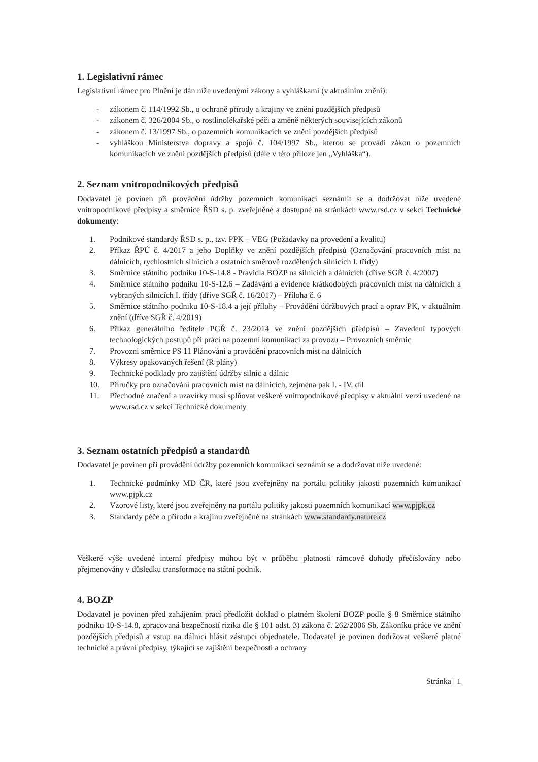1. Legislativní rámec
Legislativní rámec pro Plnění je dán níže uvedenými zákony a vyhláškami (v aktuálním znění):
- zákonem č. 114/1992 Sb., o ochraně přírody a krajiny ve znění pozdějších předpisů
- zákonem č. 326/2004 Sb., o rostlinolékařské péči a změně některých souvisejících zákonů
- zákonem č. 13/1997 Sb., o pozemních komunikacích ve znění pozdějších předpisů
- vyhláškou Ministerstva dopravy a spojů č. 104/1997 Sb., kterou se provádí zákon o pozemních komunikacích ve znění pozdějších předpisů (dále v této příloze jen „Vyhláška“).
2. Seznam vnitropodnikových předpisů
Dodavatel je povinen při provádění údržby pozemních komunikací seznámit se a dodržovat níže uvedené vnitropodnikové předpisy a směrnice ŘSD s. p. zveřejněné a dostupné na stránkách www.rsd.cz v sekci Technické dokumenty:
1. Podnikové standardy ŘSD s. p., tzv. PPK – VEG (Požadavky na provedení a kvalitu)
2. Příkaz ŘPÚ č. 4/2017 a jeho Doplňky ve znění pozdějších předpisů (Označování pracovních míst na dálnicích, rychlostních silnicích a ostatních směrově rozdělených silnicích I. třídy)
3. Směrnice státního podniku 10-S-14.8 - Pravidla BOZP na silnicích a dálnicích (dříve SGŘ č. 4/2007)
4. Směrnice státního podniku 10-S-12.6 – Zadávání a evidence krátkodobých pracovních míst na dálnicích a vybraných silnicích I. třídy (dříve SGŘ č. 16/2017) – Příloha č. 6
5. Směrnice státního podniku 10-S-18.4 a její přílohy – Provádění údržbových prací a oprav PK, v aktuálním znění (dříve SGŘ č. 4/2019)
6. Příkaz generálního ředitele PGŘ č. 23/2014 ve znění pozdějších předpisů – Zavedení typových technologických postupů při práci na pozemní komunikaci za provozu – Provozních směrnic
7. Provozní směrnice PS 11 Plánování a provádění pracovních míst na dálnicích
8. Výkresy opakovaných řešení (R plány)
9. Technické podklady pro zajištění údržby silnic a dálnic
10. Příručky pro označování pracovních míst na dálnicích, zejména pak I. - IV. díl
11. Přechodné značení a uzavírky musí splňovat veškeré vnitropodnikové předpisy v aktuální verzi uvedené na www.rsd.cz v sekci Technické dokumenty
3. Seznam ostatních předpisů a standardů
Dodavatel je povinen při provádění údržby pozemních komunikací seznámit se a dodržovat níže uvedené:
1. Technické podmínky MD ČR, které jsou zveřejněny na portálu politiky jakosti pozemních komunikací www.pjpk.cz
2. Vzorové listy, které jsou zveřejněny na portálu politiky jakosti pozemních komunikací www.pjpk.cz
3. Standardy péče o přírodu a krajinu zveřejněné na stránkách www.standardy.nature.cz
Veškeré výše uvedené interní předpisy mohou být v průběhu platnosti rámcové dohody přečíslovány nebo přejmenovány v důsledku transformace na státní podnik.
4. BOZP
Dodavatel je povinen před zahájením prací předložit doklad o platném školení BOZP podle § 8 Směrnice státního podniku 10-S-14.8, zpracovaná bezpečností rizika dle § 101 odst. 3) zákona č. 262/2006 Sb. Zákoníku práce ve znění pozdějších předpisů a vstup na dálnici hlásit zástupci objednatele. Dodavatel je povinen dodržovat veškeré platné technické a právní předpisy, týkající se zajištění bezpečnosti a ochrany
Stránka | 1